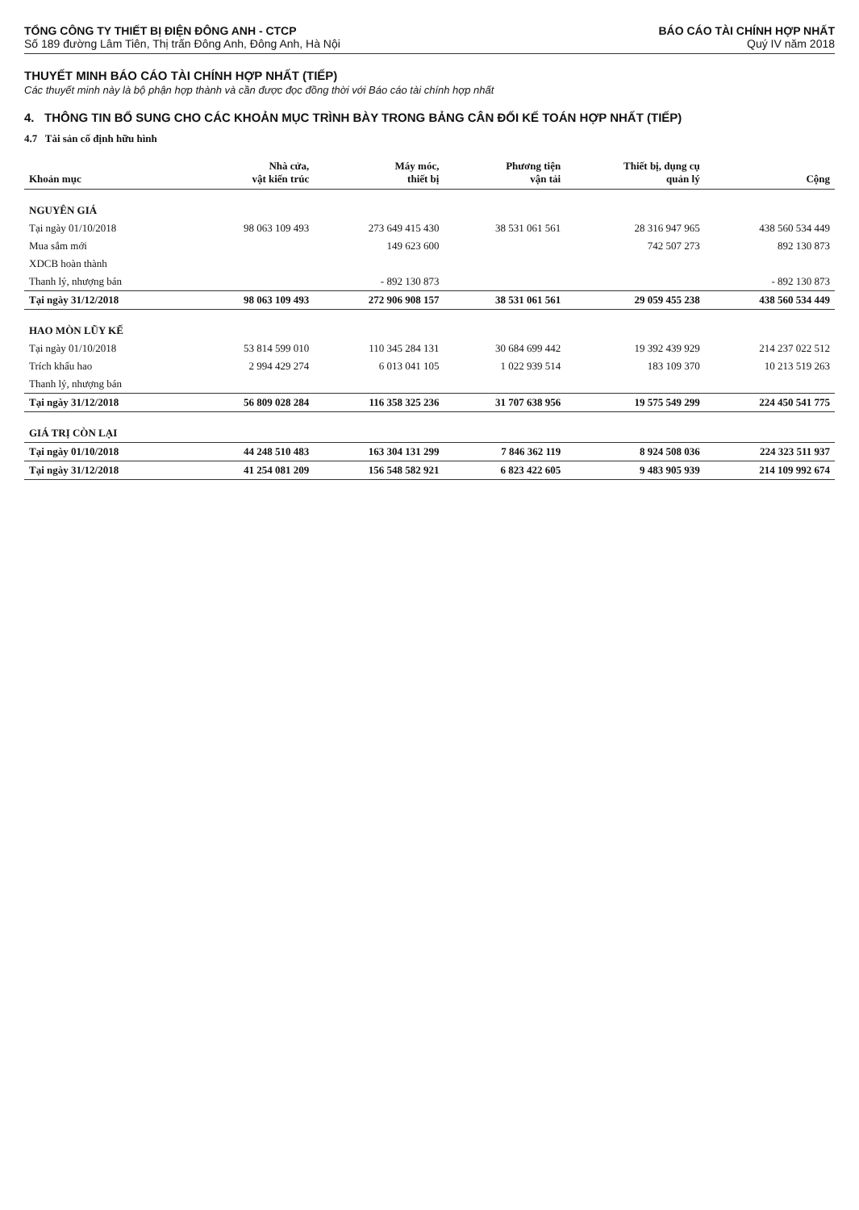TỔNG CÔNG TY THIẾT BỊ ĐIỆN ĐÔNG ANH - CTCP
Số 189 đường Lâm Tiên, Thị trấn Đông Anh, Đông Anh, Hà Nội
BÁO CÁO TÀI CHÍNH HỢP NHẤT
Quý IV năm 2018
THUYẾT MINH BÁO CÁO TÀI CHÍNH HỢP NHẤT (TIẾP)
Các thuyết minh này là bộ phận hợp thành và cần được đọc đồng thời với Báo cáo tài chính hợp nhất
4. THÔNG TIN BỔ SUNG CHO CÁC KHOẢN MỤC TRÌNH BÀY TRONG BẢNG CÂN ĐỐI KẾ TOÁN HỢP NHẤT (TIẾP)
4.7 Tài sản cố định hữu hình
| Khoản mục | Nhà cửa, vật kiến trúc | Máy móc, thiết bị | Phương tiện vận tải | Thiết bị, dụng cụ quản lý | Cộng |
| --- | --- | --- | --- | --- | --- |
| NGUYÊN GIÁ | | | | | |
| Tại ngày 01/10/2018 | 98 063 109 493 | 273 649 415 430 | 38 531 061 561 | 28 316 947 965 | 438 560 534 449 |
| Mua sắm mới | | 149 623 600 | | 742 507 273 | 892 130 873 |
| XDCB hoàn thành | | | | | |
| Thanh lý, nhượng bán | | - 892 130 873 | | | - 892 130 873 |
| Tại ngày 31/12/2018 | 98 063 109 493 | 272 906 908 157 | 38 531 061 561 | 29 059 455 238 | 438 560 534 449 |
| HAO MÒN LŨY KẾ | | | | | |
| Tại ngày 01/10/2018 | 53 814 599 010 | 110 345 284 131 | 30 684 699 442 | 19 392 439 929 | 214 237 022 512 |
| Trích khấu hao | 2 994 429 274 | 6 013 041 105 | 1 022 939 514 | 183 109 370 | 10 213 519 263 |
| Thanh lý, nhượng bán | | | | | |
| Tại ngày 31/12/2018 | 56 809 028 284 | 116 358 325 236 | 31 707 638 956 | 19 575 549 299 | 224 450 541 775 |
| GIÁ TRỊ CÒN LẠI | | | | | |
| Tại ngày 01/10/2018 | 44 248 510 483 | 163 304 131 299 | 7 846 362 119 | 8 924 508 036 | 224 323 511 937 |
| Tại ngày 31/12/2018 | 41 254 081 209 | 156 548 582 921 | 6 823 422 605 | 9 483 905 939 | 214 109 992 674 |